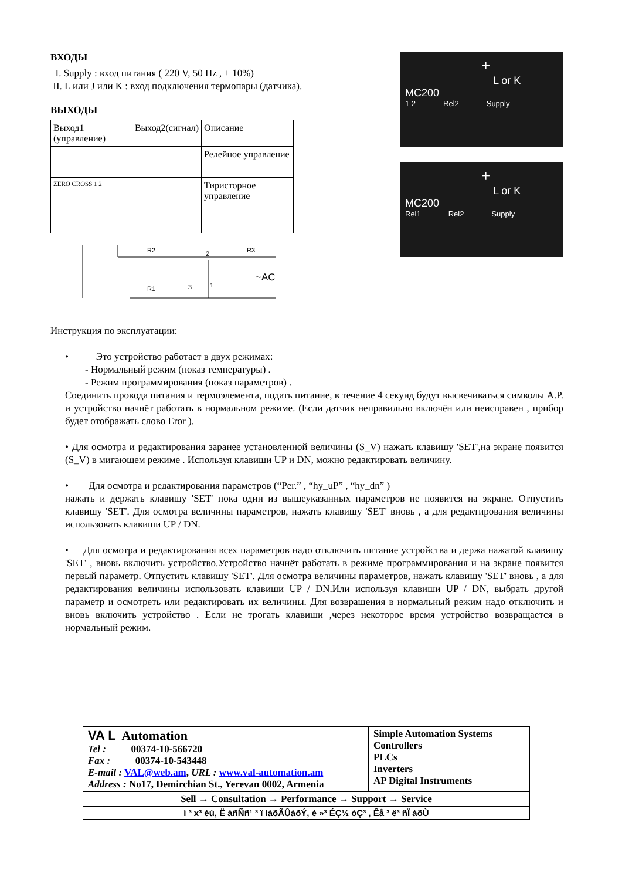ВХОДЫ
I. Supply : вход питания ( 220 V, 50 Hz , ± 10%)
II. L или J или K : вход подключения термопары (датчика).
ВЫХОДЫ
| Выход1 (управление) | Выход2(сигнал) | Описание |
| --- | --- | --- |
| | | Релейное управление |
| ZERO CROSS 1 2 | | Тиристорное управление |
R2
2
R3
~AC
R1
3
1
+
L or K
MC200
1 2 Rel2 Supply
+
L or K
MC200
Rel1 Rel2 Supply
Инструкция по эксплуатации:
• Это устройство работает в двух режимах:
- Нормальный режим (показ температуры) .
- Режим программирования (показ параметров) .
Соединить провода питания и термоэлемента, подать питание, в течение 4 секунд будут высвечиваться символы A.P. и устройство начнёт работать в нормальном режиме. (Если датчик неправильно включён или неисправен , прибор будет отображать слово Eror ).
• Для осмотра и редактирования заранее установленной величины (S_V) нажать клавишу 'SET',на экране появится (S_V) в мигающем режиме . Используя клавиши UP и DN, можно редактировать величину.
• Для осмотра и редактирования параметров (“Per.” , “hy_uP” , “hy_dn” )
нажать и держать клавишу 'SET' пока один из вышеуказанных параметров не появится на экране. Отпустить клавишу 'SET'. Для осмотра величины параметров, нажать клавишу 'SET' вновь , а для редактирования величины использовать клавиши UP / DN.
• Для осмотра и редактирования всех параметров надо отключить питание устройства и держа нажатой клавишу 'SET' , вновь включить устройство.Устройство начнёт работать в режиме программирования и на экране появится первый параметр. Отпустить клавишу 'SET'. Для осмотра величины параметров, нажать клавишу 'SET' вновь , а для редактирования величины использовать клавиши UP / DN.Или используя клавиши UP / DN, выбрать другой параметр и осмотреть или редактировать их величины. Для возврашения в нормальный режим надо отключить и вновь включить устройство . Если не трогать клавиши ,через некоторое время устройство возвращается в нормальный режим.
| VA L Automation Tel : 00374-10-566720 Fax : 00374-10-543448 E-mail : VAL@web.am , URL : www.val-automation.am Address : No17, Demirchian St., Yerevan 0002, Armenia | Simple Automation Systems Controllers PLCs Inverters AP Digital Instruments |
| Sell → Consultation → Performance → Support → Service | |
| ì ³ x³ éù, Ë áñÑñ¹ ³ ï íáõÃÛáõÝ, è »³ ÉÇ½ óÇ³ , Êå ³ ë³ ñÏ áõÙ | |